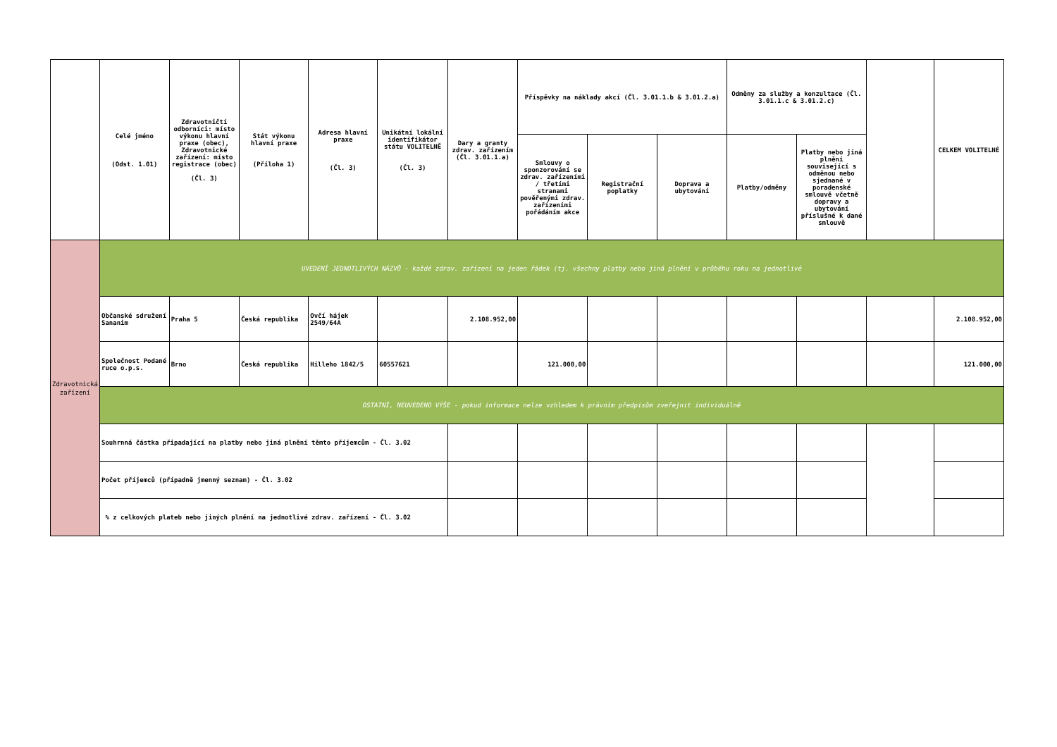| | Celé jméno (Odst. 1.01) | Zdravotničtí odborníci: místo výkonu hlavní praxe (obec), Zdravotnické zařízení: místo registrace (obec) (Čl. 3) | Stát výkonu hlavní praxe (Příloha 1) | Adresa hlavní praxe (Čl. 3) | Unikátní lokální identifikátor státu VOLITELNĚ (Čl. 3) | Dary a granty zdrav. zařízením (Čl. 3.01.1.a) | Příspěvky na náklady akcí (Čl. 3.01.1.b & 3.01.2.a) | | | Odměny za služby a konzultace (Čl. 3.01.1.c & 3.01.2.c) | | | CELKEM VOLITELNÉ |
| --- | --- | --- | --- | --- | --- | --- | --- | --- | --- | --- | --- | --- | --- |
| | | | | | | | Smlouvy o sponzorování se zdrav. zařízeními / třetími stranami pověřenými zdrav. zařízeními pořádáním akce | Registrační poplatky | Doprava a ubytování | Platby/odměny | Platby nebo jiná plnění související s odměnou nebo sjednané v poradenské smlouvě včetně dopravy a ubytování příslušné k dané smlouvě | | |
| Zdravotnická zařízení | UVEDENÍ JEDNOTLIVÝCH NÁZVŮ - každé zdrav. zařízení na jeden řádek (tj. všechny platby nebo jiná plnění v průběhu roku na jednotlivé | | | | | | | | | | | | |
| | Občanské sdružení Sananim | Praha 5 | Česká republika | Ovčí hájek 2549/64A | | 2.108.952,00 | | | | | | | 2.108.952,00 |
| | Společnost Podané ruce o.p.s. | Brno | Česká republika | Hilleho 1842/5 | 60557621 | | 121.000,00 | | | | | | 121.000,00 |
| | OSTATNÍ, NEUVEDENO VÝŠE - pokud informace nelze vzhledem k právním předpisům zveřejnit individuálně | | | | | | | | | | | | |
| | Souhrnná částka připadající na platby nebo jiná plnění těmto příjemcům - Čl. 3.02 | | | | | | | | | | | | |
| | Počet příjemců (případně jmenný seznam) - Čl. 3.02 | | | | | | | | | | | | |
| | % z celkových plateb nebo jiných plnění na jednotlivé zdrav. zařízení - Čl. 3.02 | | | | | | | | | | | | |